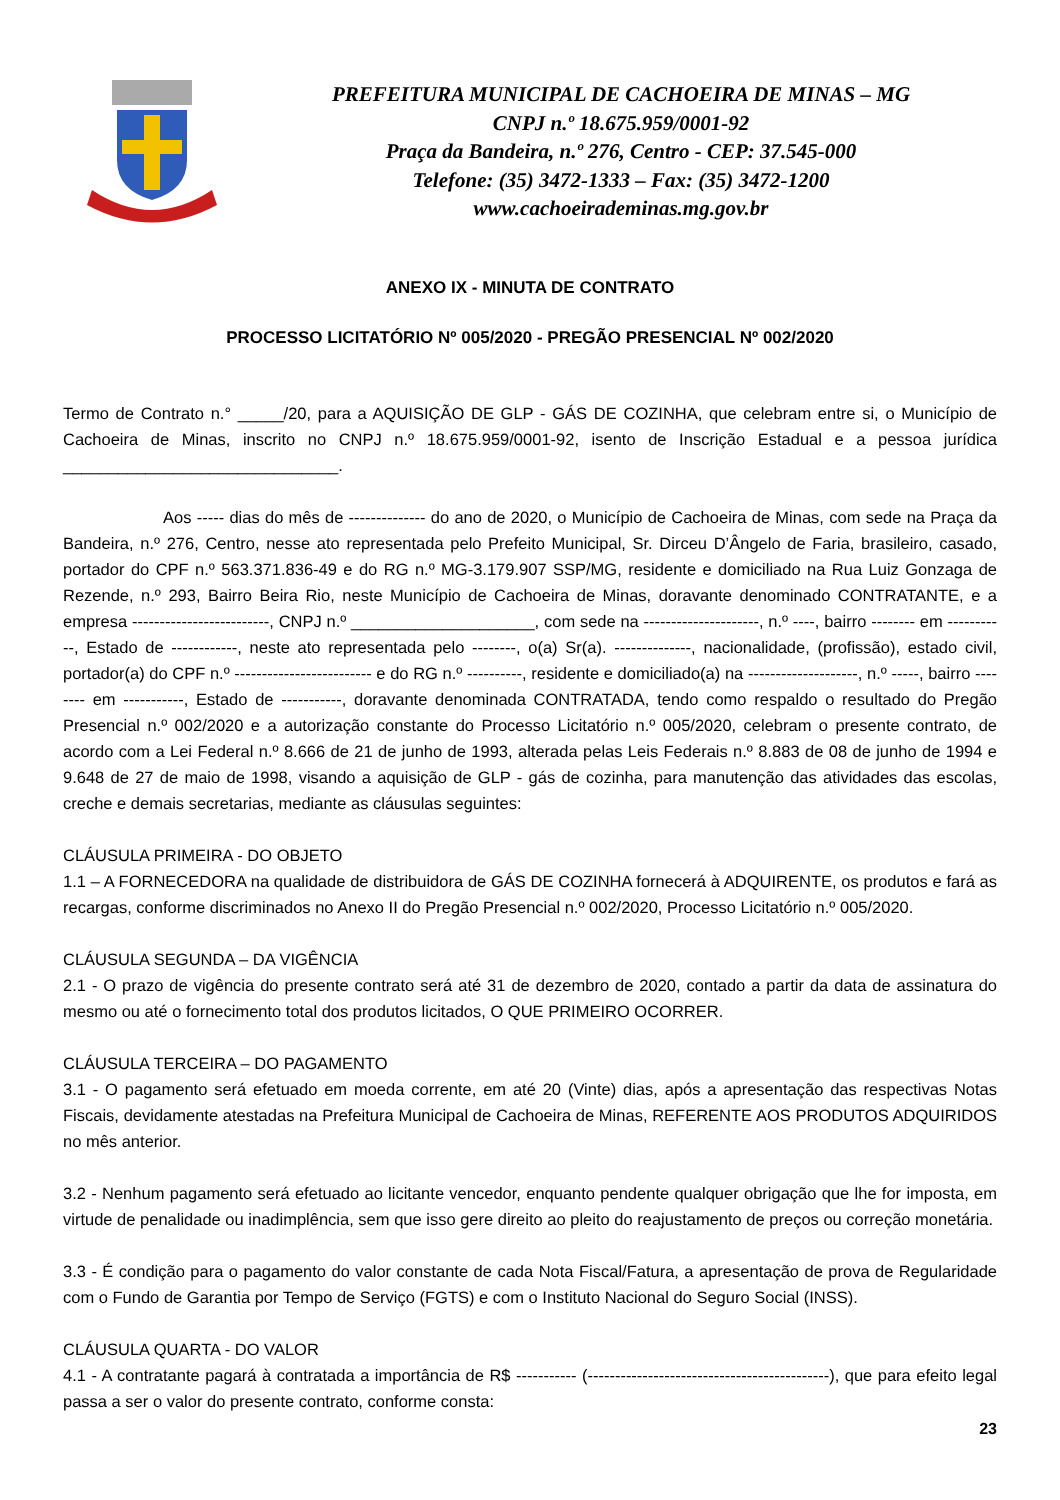PREFEITURA MUNICIPAL DE CACHOEIRA DE MINAS – MG
CNPJ n.º 18.675.959/0001-92
Praça da Bandeira, n.º 276, Centro - CEP: 37.545-000
Telefone: (35) 3472-1333 – Fax: (35) 3472-1200
www.cachoeirademinas.mg.gov.br
ANEXO IX - MINUTA DE CONTRATO
PROCESSO LICITATÓRIO Nº 005/2020 - PREGÃO PRESENCIAL Nº 002/2020
Termo de Contrato n.° _____/20, para a AQUISIÇÃO DE GLP - GÁS DE COZINHA, que celebram entre si, o Município de Cachoeira de Minas, inscrito no CNPJ n.º 18.675.959/0001-92, isento de Inscrição Estadual e a pessoa jurídica ______________________________.
Aos ----- dias do mês de -------------- do ano de 2020, o Município de Cachoeira de Minas, com sede na Praça da Bandeira, n.º 276, Centro, nesse ato representada pelo Prefeito Municipal, Sr. Dirceu D’Ângelo de Faria, brasileiro, casado, portador do CPF n.º 563.371.836-49 e do RG n.º MG-3.179.907 SSP/MG, residente e domiciliado na Rua Luiz Gonzaga de Rezende, n.º 293, Bairro Beira Rio, neste Município de Cachoeira de Minas, doravante denominado CONTRATANTE, e a empresa -------------------------, CNPJ n.º ____________________, com sede na ---------------------, n.º ----, bairro -------- em -----------, Estado de ------------, neste ato representada pelo --------, o(a) Sr(a). --------------, nacionalidade, (profissão), estado civil, portador(a) do CPF n.º ------------------------- e do RG n.º ----------, residente e domiciliado(a) na --------------------, n.º -----, bairro -------- em -----------, Estado de -----------, doravante denominada CONTRATADA, tendo como respaldo o resultado do Pregão Presencial n.º 002/2020 e a autorização constante do Processo Licitatório n.º 005/2020, celebram o presente contrato, de acordo com a Lei Federal n.º 8.666 de 21 de junho de 1993, alterada pelas Leis Federais n.º 8.883 de 08 de junho de 1994 e 9.648 de 27 de maio de 1998, visando a aquisição de GLP - gás de cozinha, para manutenção das atividades das escolas, creche e demais secretarias, mediante as cláusulas seguintes:
CLÁUSULA PRIMEIRA - DO OBJETO
1.1 – A FORNECEDORA na qualidade de distribuidora de GÁS DE COZINHA fornecerá à ADQUIRENTE, os produtos e fará as recargas, conforme discriminados no Anexo II do Pregão Presencial n.º 002/2020, Processo Licitatório n.º 005/2020.
CLÁUSULA SEGUNDA – DA VIGÊNCIA
2.1 - O prazo de vigência do presente contrato será até 31 de dezembro de 2020, contado a partir da data de assinatura do mesmo ou até o fornecimento total dos produtos licitados, O QUE PRIMEIRO OCORRER.
CLÁUSULA TERCEIRA – DO PAGAMENTO
3.1 - O pagamento será efetuado em moeda corrente, em até 20 (Vinte) dias, após a apresentação das respectivas Notas Fiscais, devidamente atestadas na Prefeitura Municipal de Cachoeira de Minas, REFERENTE AOS PRODUTOS ADQUIRIDOS no mês anterior.
3.2 - Nenhum pagamento será efetuado ao licitante vencedor, enquanto pendente qualquer obrigação que lhe for imposta, em virtude de penalidade ou inadimplência, sem que isso gere direito ao pleito do reajustamento de preços ou correção monetária.
3.3 - É condição para o pagamento do valor constante de cada Nota Fiscal/Fatura, a apresentação de prova de Regularidade com o Fundo de Garantia por Tempo de Serviço (FGTS) e com o Instituto Nacional do Seguro Social (INSS).
CLÁUSULA QUARTA - DO VALOR
4.1 - A contratante pagará à contratada a importância de R$ ----------- (--------------------------------------------), que para efeito legal passa a ser o valor do presente contrato, conforme consta:
23